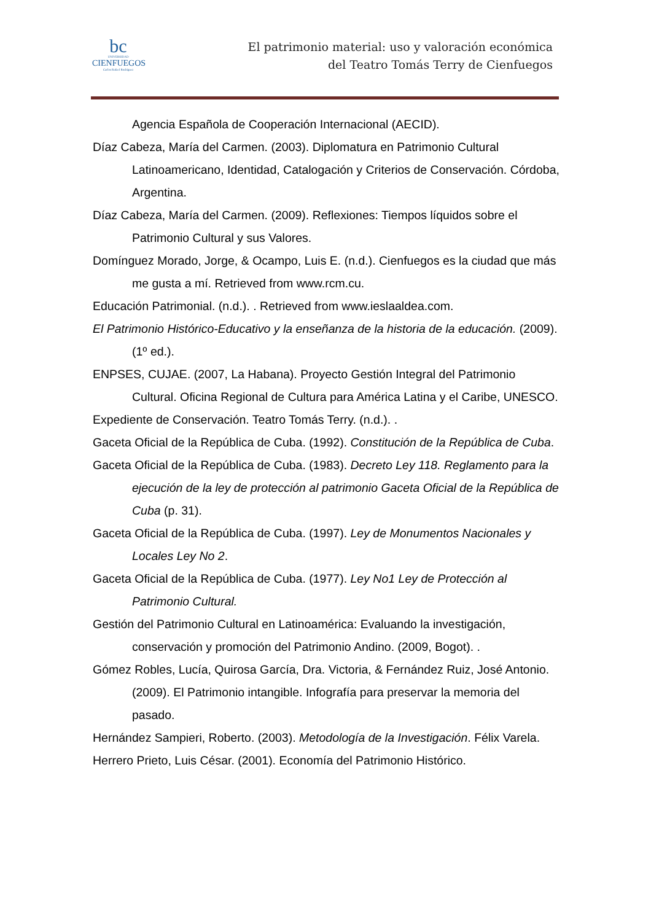bc
UNIVERSIDAD
CIENFUEGOS
Carlos Rafael Rodríguez
El patrimonio material: uso y valoración económica
del Teatro Tomás Terry de Cienfuegos
Agencia Española de Cooperación Internacional (AECID).
Díaz Cabeza, María del Carmen. (2003). Diplomatura en Patrimonio Cultural Latinoamericano, Identidad, Catalogación y Criterios de Conservación. Córdoba, Argentina.
Díaz Cabeza, María del Carmen. (2009). Reflexiones: Tiempos líquidos sobre el Patrimonio Cultural y sus Valores.
Domínguez Morado, Jorge, & Ocampo, Luis E. (n.d.). Cienfuegos es la ciudad que más me gusta a mí. Retrieved from www.rcm.cu.
Educación Patrimonial. (n.d.). . Retrieved from www.ieslaaldea.com.
El Patrimonio Histórico-Educativo y la enseñanza de la historia de la educación. (2009). (1º ed.).
ENPSES, CUJAE. (2007, La Habana). Proyecto Gestión Integral del Patrimonio Cultural. Oficina Regional de Cultura para América Latina y el Caribe, UNESCO.
Expediente de Conservación. Teatro Tomás Terry. (n.d.). .
Gaceta Oficial de la República de Cuba. (1992). Constitución de la República de Cuba.
Gaceta Oficial de la República de Cuba. (1983). Decreto Ley 118. Reglamento para la ejecución de la ley de protección al patrimonio Gaceta Oficial de la República de Cuba (p. 31).
Gaceta Oficial de la República de Cuba. (1997). Ley de Monumentos Nacionales y Locales Ley No 2.
Gaceta Oficial de la República de Cuba. (1977). Ley No1 Ley de Protección al Patrimonio Cultural.
Gestión del Patrimonio Cultural en Latinoamérica: Evaluando la investigación, conservación y promoción del Patrimonio Andino. (2009, Bogot). .
Gómez Robles, Lucía, Quirosa García, Dra. Victoria, & Fernández Ruiz, José Antonio. (2009). El Patrimonio intangible. Infografía para preservar la memoria del pasado.
Hernández Sampieri, Roberto. (2003). Metodología de la Investigación. Félix Varela.
Herrero Prieto, Luis César. (2001). Economía del Patrimonio Histórico.